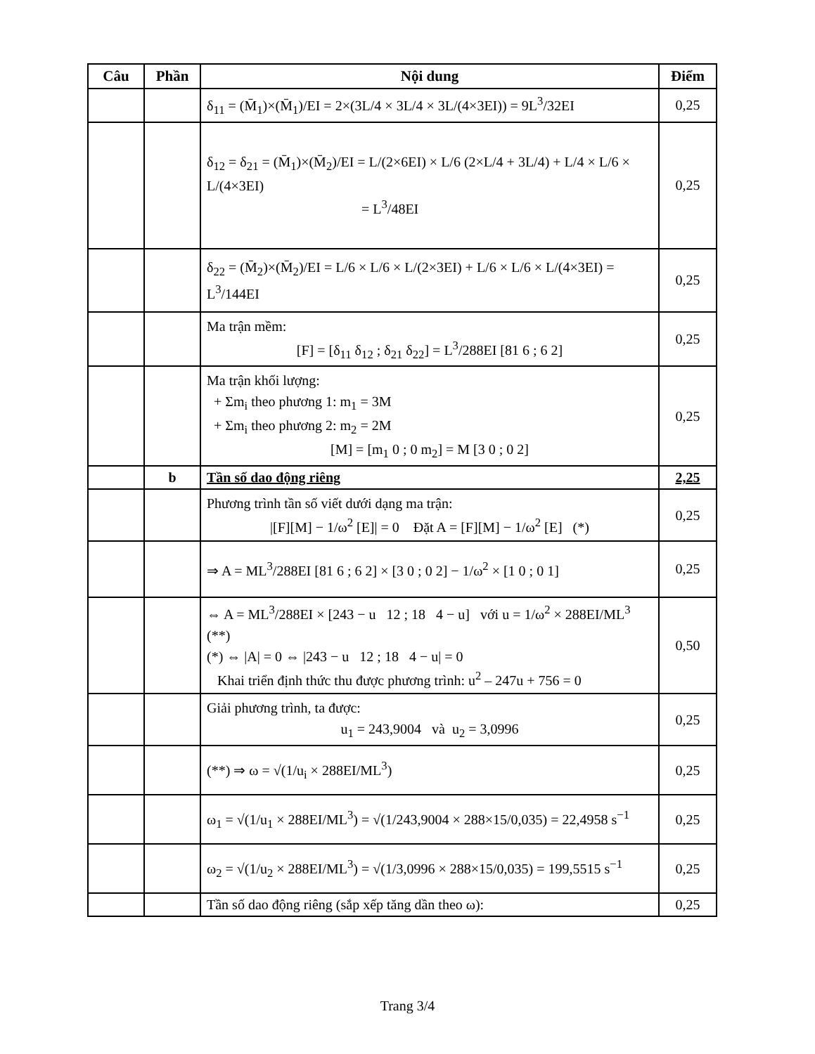| Câu | Phần | Nội dung | Điểm |
| --- | --- | --- | --- |
| | | δ<sub>11</sub> = (M̄<sub>1</sub>)×(M̄<sub>1</sub>)/EI = 2×(3L/4 × 3L/4 × 3L/(4×3EI)) = 9L<sup>3</sup>/32EI | 0,25 |
| | | δ<sub>12</sub> = δ<sub>21</sub> = (M̄<sub>1</sub>)×(M̄<sub>2</sub>)/EI = L/(2×6EI) × L/6 (2×L/4 + 3L/4) + L/4 × L/6 × L/(4×3EI) = L<sup>3</sup>/48EI | 0,25 |
| | | δ<sub>22</sub> = (M̄<sub>2</sub>)×(M̄<sub>2</sub>)/EI = L/6 × L/6 × L/(2×3EI) + L/6 × L/6 × L/(4×3EI) = L<sup>3</sup>/144EI | 0,25 |
| | | Ma trận mềm: [F] = [δ<sub>11</sub> δ<sub>12</sub> ; δ<sub>21</sub> δ<sub>22</sub>] = L<sup>3</sup>/288EI [81 6 ; 6 2] | 0,25 |
| | | Ma trận khối lượng: + Σm<sub>i</sub> theo phương 1: m<sub>1</sub> = 3M + Σm<sub>i</sub> theo phương 2: m<sub>2</sub> = 2M [M] = [m<sub>1</sub> 0 ; 0 m<sub>2</sub>] = M [3 0 ; 0 2] | 0,25 |
| | b | Tần số dao động riêng | 2,25 |
| | | Phương trình tần số viết dưới dạng ma trận: /[F][M] − 1/ω<sup>2</sup> [E]/ = 0 Đặt A = [F][M] − 1/ω<sup>2</sup> [E] (*) | 0,25 |
| | | ⇒ A = ML<sup>3</sup>/288EI [81 6 ; 6 2] × [3 0 ; 0 2] − 1/ω<sup>2</sup> × [1 0 ; 0 1] | 0,25 |
| | | ⇔ A = ML<sup>3</sup>/288EI × [243 − u 12 ; 18 4 − u] với u = 1/ω<sup>2</sup> × 288EI/ML<sup>3</sup> (**) (*) ⇔ /A/ = 0 ⇔ /243 − u 12 ; 18 4 − u/ = 0 Khai triển định thức thu được phương trình: u<sup>2</sup> – 247u + 756 = 0 | 0,50 |
| | | Giải phương trình, ta được: u<sub>1</sub> = 243,9004 và u<sub>2</sub> = 3,0996 | 0,25 |
| | | (**) ⇒ ω = √(1/u<sub>i</sub> × 288EI/ML<sup>3</sup>) | 0,25 |
| | | ω<sub>1</sub> = √(1/u<sub>1</sub> × 288EI/ML<sup>3</sup>) = √(1/243,9004 × 288×15/0,035) = 22,4958 s<sup>−1</sup> | 0,25 |
| | | ω<sub>2</sub> = √(1/u<sub>2</sub> × 288EI/ML<sup>3</sup>) = √(1/3,0996 × 288×15/0,035) = 199,5515 s<sup>−1</sup> | 0,25 |
| | | Tần số dao động riêng (sắp xếp tăng dần theo ω): | 0,25 |
Trang 3/4